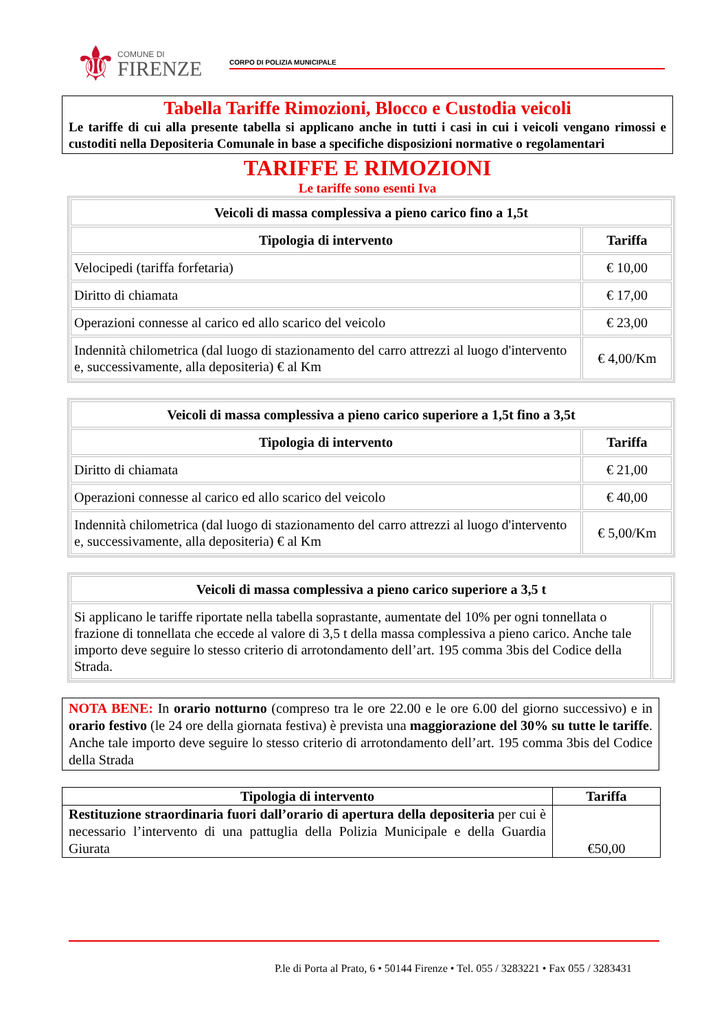⚜
COMUNE DI
FIRENZE
CORPO DI POLIZIA MUNICIPALE
Tabella Tariffe Rimozioni, Blocco e Custodia veicoli
Le tariffe di cui alla presente tabella si applicano anche in tutti i casi in cui i veicoli vengano rimossi e custoditi nella Depositeria Comunale in base a specifiche disposizioni normative o regolamentari
TARIFFE E RIMOZIONI
Le tariffe sono esenti Iva
| Veicoli di massa complessiva a pieno carico fino a 1,5t | |
| --- | --- |
| Tipologia di intervento | Tariffa |
| Velocipedi (tariffa forfetaria) | € 10,00 |
| Diritto di chiamata | € 17,00 |
| Operazioni connesse al carico ed allo scarico del veicolo | € 23,00 |
| Indennità chilometrica (dal luogo di stazionamento del carro attrezzi al luogo d'intervento e, successivamente, alla depositeria) € al Km | € 4,00/Km |
| Veicoli di massa complessiva a pieno carico superiore a 1,5t fino a 3,5t | |
| --- | --- |
| Tipologia di intervento | Tariffa |
| Diritto di chiamata | € 21,00 |
| Operazioni connesse al carico ed allo scarico del veicolo | € 40,00 |
| Indennità chilometrica (dal luogo di stazionamento del carro attrezzi al luogo d'intervento e, successivamente, alla depositeria) € al Km | € 5,00/Km |
| Veicoli di massa complessiva a pieno carico superiore a 3,5 t | |
| --- | --- |
| Si applicano le tariffe riportate nella tabella soprastante, aumentate del 10% per ogni tonnellata o frazione di tonnellata che eccede al valore di 3,5 t della massa complessiva a pieno carico. Anche tale importo deve seguire lo stesso criterio di arrotondamento dell’art. 195 comma 3bis del Codice della Strada. | |
NOTA BENE: In orario notturno (compreso tra le ore 22.00 e le ore 6.00 del giorno successivo) e in orario festivo (le 24 ore della giornata festiva) è prevista una maggiorazione del 30% su tutte le tariffe. Anche tale importo deve seguire lo stesso criterio di arrotondamento dell’art. 195 comma 3bis del Codice della Strada
| Tipologia di intervento | Tariffa |
| --- | --- |
| Restituzione straordinaria fuori dall’orario di apertura della depositeria per cui è necessario l’intervento di una pattuglia della Polizia Municipale e della Guardia Giurata | €50,00 |
P.le di Porta al Prato, 6 • 50144 Firenze • Tel. 055 / 3283221 • Fax 055 / 3283431